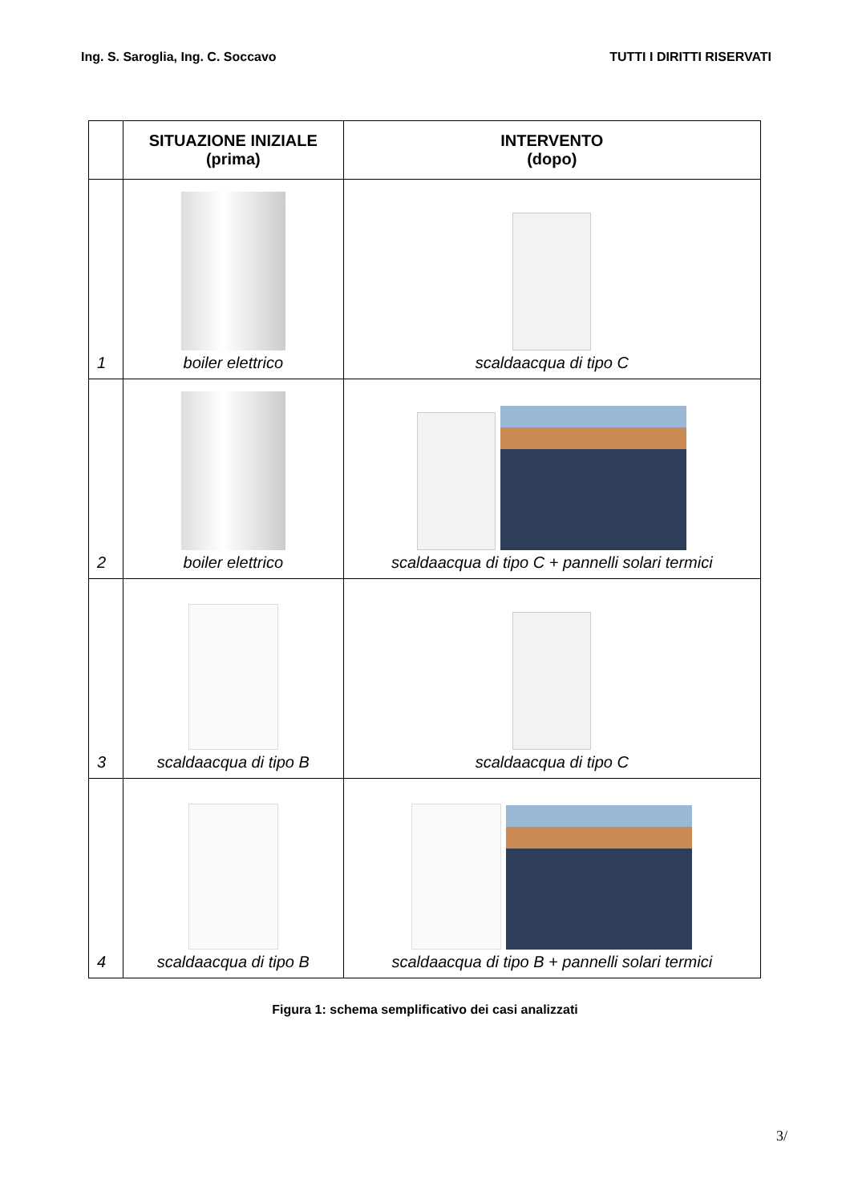Ing. S. Saroglia, Ing. C. Soccavo TUTTI I DIRITTI RISERVATI
| | SITUAZIONE INIZIALE (prima) | INTERVENTO (dopo) |
| --- | --- | --- |
| 1 | boiler elettrico | scaldaacqua di tipo C |
| 2 | boiler elettrico | scaldaacqua di tipo C + pannelli solari termici |
| 3 | scaldaacqua di tipo B | scaldaacqua di tipo C |
| 4 | scaldaacqua di tipo B | scaldaacqua di tipo B + pannelli solari termici |
Figura 1: schema semplificativo dei casi analizzati
3/